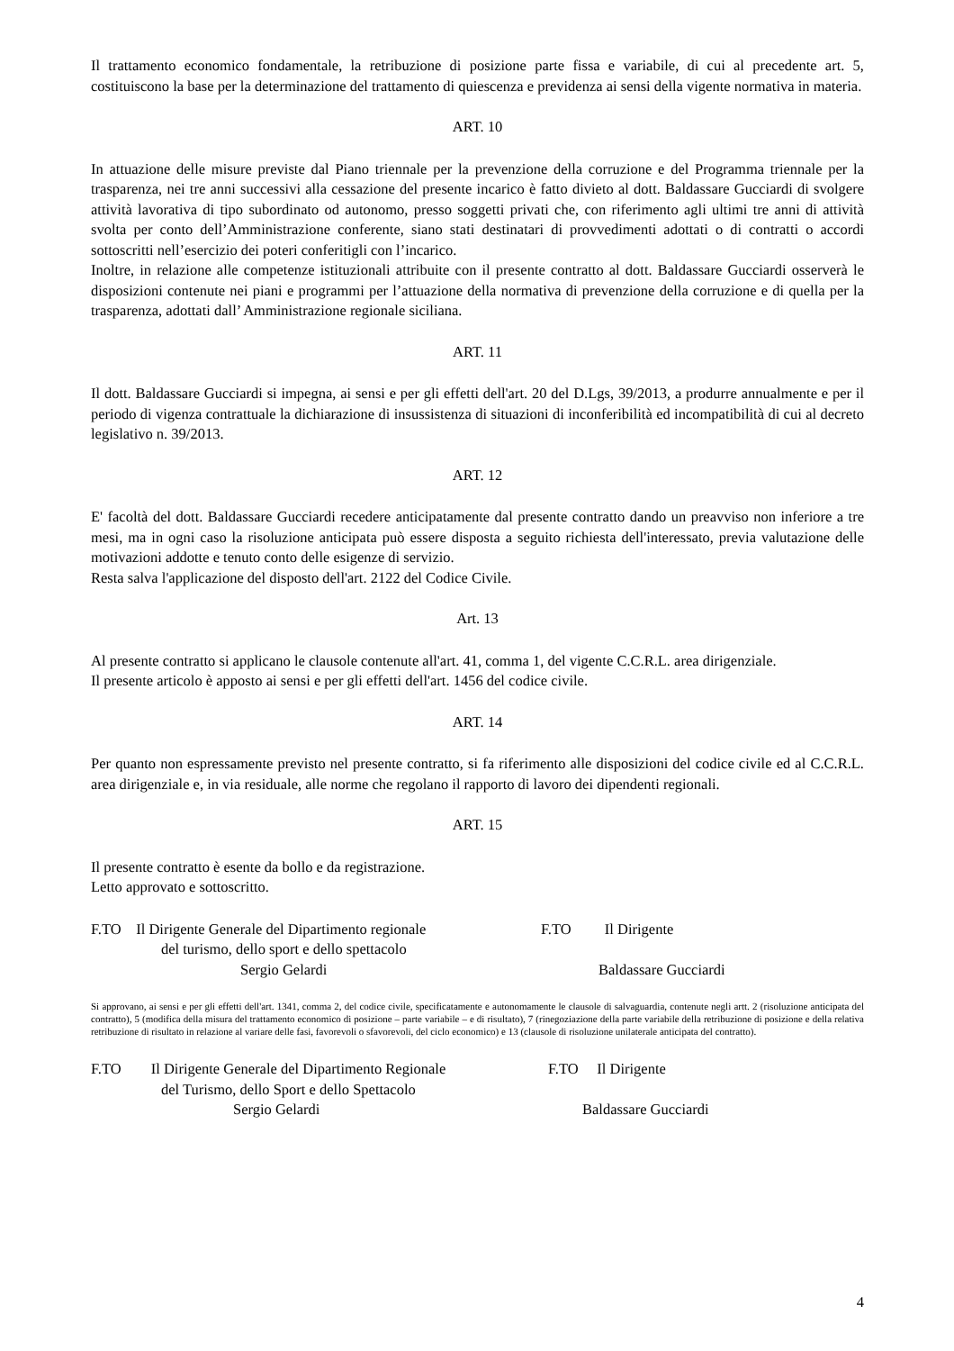Il trattamento economico fondamentale, la retribuzione di posizione parte fissa e variabile, di cui al precedente art. 5, costituiscono la base per la determinazione del trattamento di quiescenza e previdenza ai sensi della vigente normativa in materia.
ART. 10
In attuazione delle misure previste dal Piano triennale per la prevenzione della corruzione e del Programma triennale per la trasparenza, nei tre anni successivi alla cessazione del presente incarico è fatto divieto al dott. Baldassare Gucciardi di svolgere attività lavorativa di tipo subordinato od autonomo, presso soggetti privati che, con riferimento agli ultimi tre anni di attività svolta per conto dell’Amministrazione conferente, siano stati destinatari di provvedimenti adottati o di contratti o accordi sottoscritti nell’esercizio dei poteri conferitigli con l’incarico.
Inoltre, in relazione alle competenze istituzionali attribuite con il presente contratto al dott. Baldassare Gucciardi osserverà le disposizioni contenute nei piani e programmi per l’attuazione della normativa di prevenzione della corruzione e di quella per la trasparenza, adottati dall’ Amministrazione regionale siciliana.
ART. 11
Il dott. Baldassare Gucciardi si impegna, ai sensi e per gli effetti dell'art. 20 del D.Lgs, 39/2013, a produrre annualmente e per il periodo di vigenza contrattuale la dichiarazione di insussistenza di situazioni di inconferibilità ed incompatibilità di cui al decreto legislativo n. 39/2013.
ART. 12
E' facoltà del dott. Baldassare Gucciardi recedere anticipatamente dal presente contratto dando un preavviso non inferiore a tre mesi, ma in ogni caso la risoluzione anticipata può essere disposta a seguito richiesta dell'interessato, previa valutazione delle motivazioni addotte e tenuto conto delle esigenze di servizio.
Resta salva l'applicazione del disposto dell'art. 2122 del Codice Civile.
Art. 13
Al presente contratto si applicano le clausole contenute all'art. 41, comma 1, del vigente C.C.R.L. area dirigenziale.
Il presente articolo è apposto ai sensi e per gli effetti dell'art. 1456 del codice civile.
ART. 14
Per quanto non espressamente previsto nel presente contratto, si fa riferimento alle disposizioni del codice civile ed al C.C.R.L. area dirigenziale e, in via residuale, alle norme che regolano il rapporto di lavoro dei dipendenti regionali.
ART. 15
Il presente contratto è esente da bollo e da registrazione.
Letto approvato e sottoscritto.
F.TO Il Dirigente Generale del Dipartimento regionale
del turismo, dello sport e dello spettacolo
Sergio Gelardi
F.TO Il Dirigente
Baldassare Gucciardi
Si approvano, ai sensi e per gli effetti dell'art. 1341, comma 2, del codice civile, specificatamente e autonomamente le clausole di salvaguardia, contenute negli artt. 2 (risoluzione anticipata del contratto), 5 (modifica della misura del trattamento economico di posizione – parte variabile – e di risultato), 7 (rinegoziazione della parte variabile della retribuzione di posizione e della relativa retribuzione di risultato in relazione al variare delle fasi, favorevoli o sfavorevoli, del ciclo economico) e 13 (clausole di risoluzione unilaterale anticipata del contratto).
F.TO Il Dirigente Generale del Dipartimento Regionale
del Turismo, dello Sport e dello Spettacolo
Sergio Gelardi
F.TO Il Dirigente
Baldassare Gucciardi
4